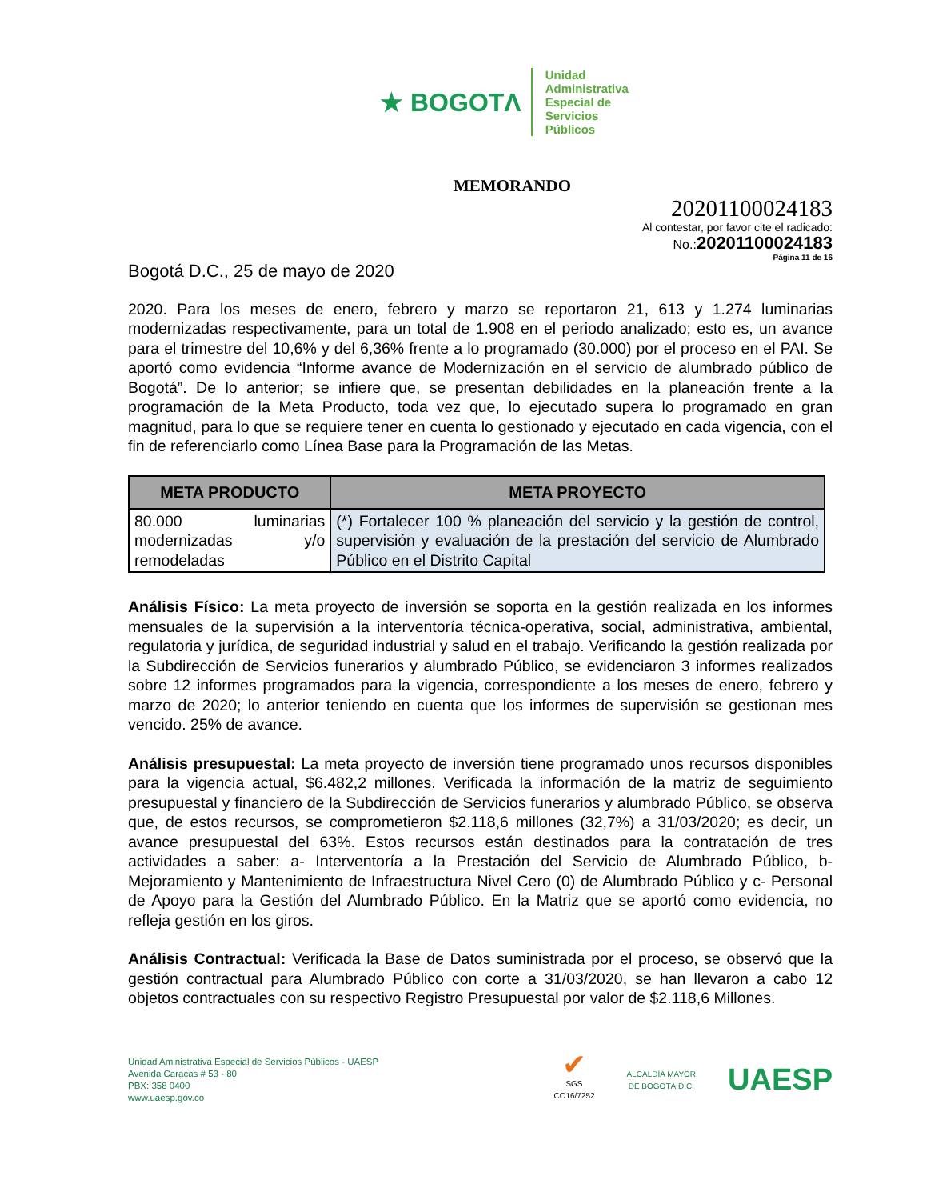★ BOGOTΛ
Unidad
Administrativa
Especial de
Servicios
Públicos
MEMORANDO
20201100024183
Al contestar, por favor cite el radicado:
No.:20201100024183
Página 11 de 16
Bogotá D.C., 25 de mayo de 2020
2020. Para los meses de enero, febrero y marzo se reportaron 21, 613 y 1.274 luminarias modernizadas respectivamente, para un total de 1.908 en el periodo analizado; esto es, un avance para el trimestre del 10,6% y del 6,36% frente a lo programado (30.000) por el proceso en el PAI. Se aportó como evidencia “Informe avance de Modernización en el servicio de alumbrado público de Bogotá”. De lo anterior; se infiere que, se presentan debilidades en la planeación frente a la programación de la Meta Producto, toda vez que, lo ejecutado supera lo programado en gran magnitud, para lo que se requiere tener en cuenta lo gestionado y ejecutado en cada vigencia, con el fin de referenciarlo como Línea Base para la Programación de las Metas.
| META PRODUCTO | META PROYECTO |
| --- | --- |
| 80.000 luminarias modernizadas y/o remodeladas | (*) Fortalecer 100 % planeación del servicio y la gestión de control, supervisión y evaluación de la prestación del servicio de Alumbrado Público en el Distrito Capital |
Análisis Físico: La meta proyecto de inversión se soporta en la gestión realizada en los informes mensuales de la supervisión a la interventoría técnica-operativa, social, administrativa, ambiental, regulatoria y jurídica, de seguridad industrial y salud en el trabajo. Verificando la gestión realizada por la Subdirección de Servicios funerarios y alumbrado Público, se evidenciaron 3 informes realizados sobre 12 informes programados para la vigencia, correspondiente a los meses de enero, febrero y marzo de 2020; lo anterior teniendo en cuenta que los informes de supervisión se gestionan mes vencido. 25% de avance.
Análisis presupuestal: La meta proyecto de inversión tiene programado unos recursos disponibles para la vigencia actual, $6.482,2 millones. Verificada la información de la matriz de seguimiento presupuestal y financiero de la Subdirección de Servicios funerarios y alumbrado Público, se observa que, de estos recursos, se comprometieron $2.118,6 millones (32,7%) a 31/03/2020; es decir, un avance presupuestal del 63%. Estos recursos están destinados para la contratación de tres actividades a saber: a- Interventoría a la Prestación del Servicio de Alumbrado Público, b- Mejoramiento y Mantenimiento de Infraestructura Nivel Cero (0) de Alumbrado Público y c- Personal de Apoyo para la Gestión del Alumbrado Público. En la Matriz que se aportó como evidencia, no refleja gestión en los giros.
Análisis Contractual: Verificada la Base de Datos suministrada por el proceso, se observó que la gestión contractual para Alumbrado Público con corte a 31/03/2020, se han llevaron a cabo 12 objetos contractuales con su respectivo Registro Presupuestal por valor de $2.118,6 Millones.
Unidad Aministrativa Especial de Servicios Públicos - UAESP
Avenida Caracas # 53 - 80
PBX: 358 0400
www.uaesp.gov.co
✔
SGS
CO16/7252
ALCALDÍA MAYOR
DE BOGOTÁ D.C.
UAESP